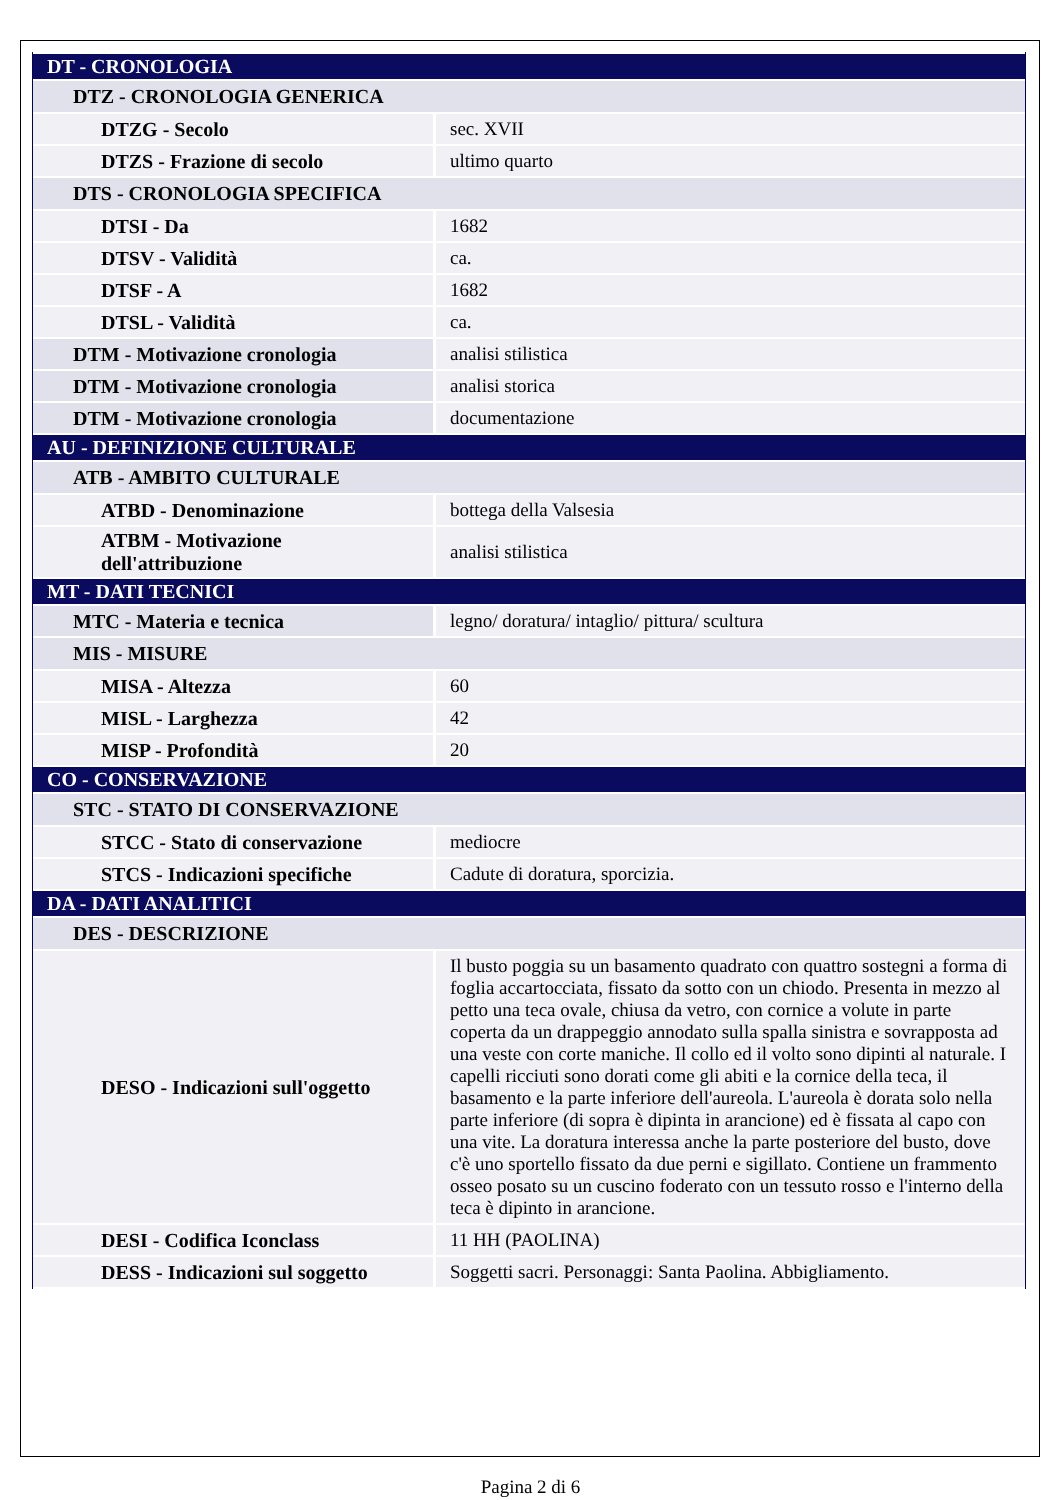| DT - CRONOLOGIA | |
| DTZ - CRONOLOGIA GENERICA | |
| DTZG - Secolo | sec. XVII |
| DTZS - Frazione di secolo | ultimo quarto |
| DTS - CRONOLOGIA SPECIFICA | |
| DTSI - Da | 1682 |
| DTSV - Validità | ca. |
| DTSF - A | 1682 |
| DTSL - Validità | ca. |
| DTM - Motivazione cronologia | analisi stilistica |
| DTM - Motivazione cronologia | analisi storica |
| DTM - Motivazione cronologia | documentazione |
| AU - DEFINIZIONE CULTURALE | |
| ATB - AMBITO CULTURALE | |
| ATBD - Denominazione | bottega della Valsesia |
| ATBM - Motivazione dell'attribuzione | analisi stilistica |
| MT - DATI TECNICI | |
| MTC - Materia e tecnica | legno/ doratura/ intaglio/ pittura/ scultura |
| MIS - MISURE | |
| MISA - Altezza | 60 |
| MISL - Larghezza | 42 |
| MISP - Profondità | 20 |
| CO - CONSERVAZIONE | |
| STC - STATO DI CONSERVAZIONE | |
| STCC - Stato di conservazione | mediocre |
| STCS - Indicazioni specifiche | Cadute di doratura, sporcizia. |
| DA - DATI ANALITICI | |
| DES - DESCRIZIONE | |
| DESO - Indicazioni sull'oggetto | Il busto poggia su un basamento quadrato con quattro sostegni a forma di foglia accartocciata, fissato da sotto con un chiodo. Presenta in mezzo al petto una teca ovale, chiusa da vetro, con cornice a volute in parte coperta da un drappeggio annodato sulla spalla sinistra e sovrapposta ad una veste con corte maniche. Il collo ed il volto sono dipinti al naturale. I capelli ricciuti sono dorati come gli abiti e la cornice della teca, il basamento e la parte inferiore dell'aureola. L'aureola è dorata solo nella parte inferiore (di sopra è dipinta in arancione) ed è fissata al capo con una vite. La doratura interessa anche la parte posteriore del busto, dove c'è uno sportello fissato da due perni e sigillato. Contiene un frammento osseo posato su un cuscino foderato con un tessuto rosso e l'interno della teca è dipinto in arancione. |
| DESI - Codifica Iconclass | 11 HH (PAOLINA) |
| DESS - Indicazioni sul soggetto | Soggetti sacri. Personaggi: Santa Paolina. Abbigliamento. |
Pagina 2 di 6